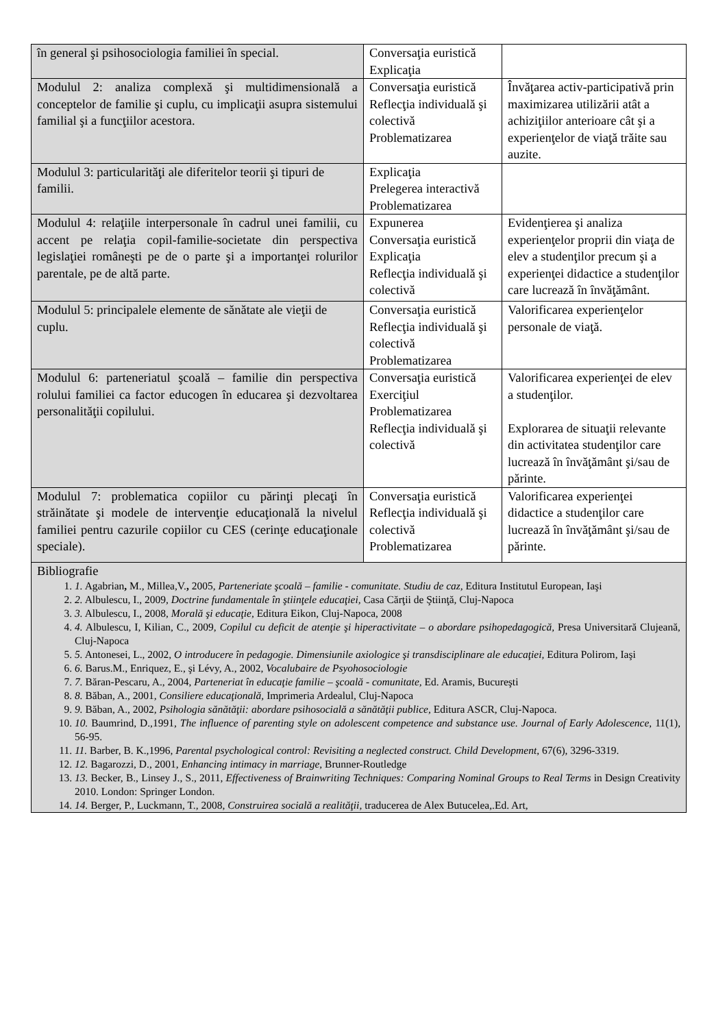| în general şi psihosociologia familiei în special. | Conversaţia euristică Explicaţia | |
| Modulul 2: analiza complexă şi multidimensională a conceptelor de familie şi cuplu, cu implicaţii asupra sistemului familial şi a funcţiilor acestora. | Conversaţia euristică Reflecţia individuală şi colectivă Problematizarea | Învăţarea activ-participativă prin maximizarea utilizării atât a achiziţiilor anterioare cât şi a experienţelor de viaţă trăite sau auzite. |
| Modulul 3: particularităţi ale diferitelor teorii şi tipuri de familii. | Explicaţia Prelegerea interactivă Problematizarea | |
| Modulul 4: relaţiile interpersonale în cadrul unei familii, cu accent pe relaţia copil-familie-societate din perspectiva legislaţiei româneşti pe de o parte şi a importanţei rolurilor parentale, pe de altă parte. | Expunerea Conversaţia euristică Explicaţia Reflecţia individuală şi colectivă | Evidenţierea şi analiza experienţelor proprii din viaţa de elev a studenţilor precum şi a experienţei didactice a studenţilor care lucrează în învăţământ. |
| Modulul 5: principalele elemente de sănătate ale vieţii de cuplu. | Conversaţia euristică Reflecţia individuală şi colectivă Problematizarea | Valorificarea experienţelor personale de viaţă. |
| Modulul 6: parteneriatul şcoală – familie din perspectiva rolului familiei ca factor educogen în educarea şi dezvoltarea personalităţii copilului. | Conversaţia euristică Exerciţiul Problematizarea Reflecţia individuală şi colectivă | Valorificarea experienţei de elev a studenţilor. Explorarea de situaţii relevante din activitatea studenţilor care lucrează în învăţământ şi/sau de părinte. |
| Modulul 7: problematica copiilor cu părinţi plecaţi în străinătate şi modele de intervenţie educaţională la nivelul familiei pentru cazurile copiilor cu CES (cerinţe educaţionale speciale). | Conversaţia euristică Reflecţia individuală şi colectivă Problematizarea | Valorificarea experienţei didactice a studenţilor care lucrează în învăţământ şi/sau de părinte. |
| Bibliografie 1. 1. Agabrian , M., Millea,V. , 2005, Parteneriate şcoală – familie - comunitate. Studiu de caz, Editura Institutul European, Iaşi 2. 2. Albulescu, I., 2009, Doctrine fundamentale în ştiinţele educaţiei, Casa Cărţii de Ştiinţă, Cluj-Napoca 3. 3. Albulescu, I., 2008, Morală şi educaţie , Editura Eikon, Cluj-Napoca, 2008 4. 4. Albulescu, I, Kilian, C., 2009, Copilul cu deficit de atenţie şi hiperactivitate – o abordare psihopedagogică, Presa Universitară Clujeană, Cluj-Napoca 5. 5. Antonesei, L., 2002, O introducere în pedagogie. Dimensiunile axiologice şi transdisciplinare ale educaţiei, Editura Polirom, Iaşi 6. 6. Barus.M., Enriquez, E., şi Lévy, A., 2002, Vocalubaire de Psyohosociologie 7. 7. Băran-Pescaru, A., 2004, Parteneriat în educaţie familie – şcoală - comunitate, Ed. Aramis, Bucureşti 8. 8. Băban, A., 2001, Consiliere educaţională, Imprimeria Ardealul, Cluj-Napoca 9. 9. Băban, A., 2002, Psihologia sănătăţii: abordare psihosocială a sănătăţii publice , Editura ASCR, Cluj-Napoca. 10. 10. Baumrind, D.,1991, The influence of parenting style on adolescent competence and substance use. Journal of Early Adolescence , 11(1), 56-95. 11. 11. Barber, B. K.,1996, Parental psychological control: Revisiting a neglected construct. Child Development , 67(6), 3296-3319. 12. 12. Bagarozzi, D., 2001, Enhancing intimacy in marriage , Brunner-Routledge 13. 13. Becker, B., Linsey J., S., 2011, Effectiveness of Brainwriting Techniques: Comparing Nominal Groups to Real Terms in Design Creativity 2010. London: Springer London. 14. 14. Berger, P., Luckmann, T., 2008, Construirea socială a realităţii, traducerea de Alex Butucelea,.Ed. Art, | | |